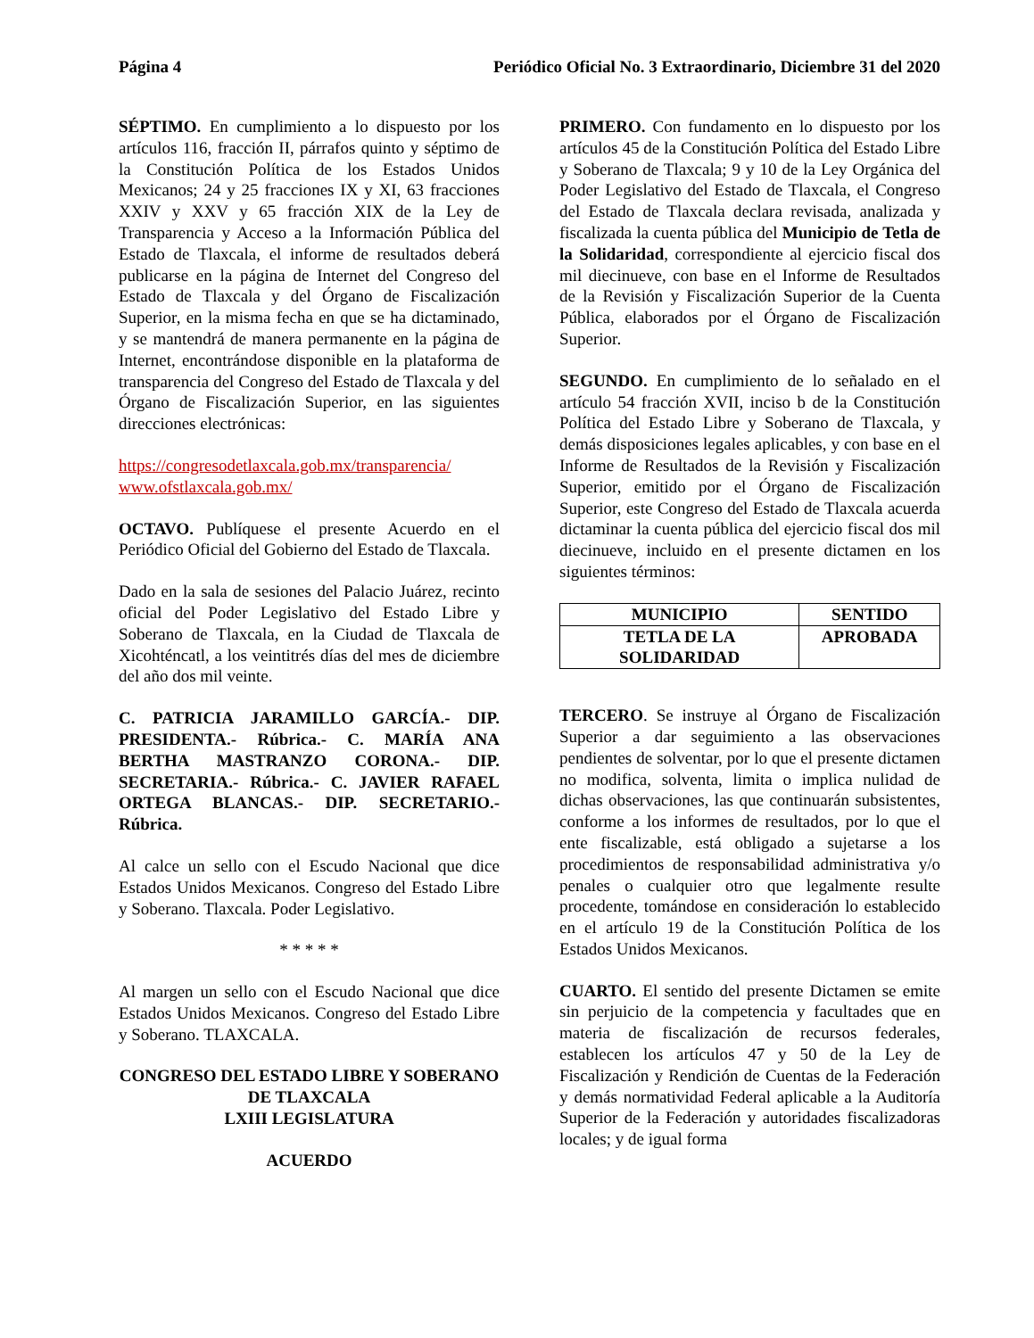Página 4 Periódico Oficial No. 3 Extraordinario, Diciembre 31 del 2020
SÉPTIMO. En cumplimiento a lo dispuesto por los artículos 116, fracción II, párrafos quinto y séptimo de la Constitución Política de los Estados Unidos Mexicanos; 24 y 25 fracciones IX y XI, 63 fracciones XXIV y XXV y 65 fracción XIX de la Ley de Transparencia y Acceso a la Información Pública del Estado de Tlaxcala, el informe de resultados deberá publicarse en la página de Internet del Congreso del Estado de Tlaxcala y del Órgano de Fiscalización Superior, en la misma fecha en que se ha dictaminado, y se mantendrá de manera permanente en la página de Internet, encontrándose disponible en la plataforma de transparencia del Congreso del Estado de Tlaxcala y del Órgano de Fiscalización Superior, en las siguientes direcciones electrónicas:
https://congresodetlaxcala.gob.mx/transparencia/
www.ofstlaxcala.gob.mx/
OCTAVO. Publíquese el presente Acuerdo en el Periódico Oficial del Gobierno del Estado de Tlaxcala.
Dado en la sala de sesiones del Palacio Juárez, recinto oficial del Poder Legislativo del Estado Libre y Soberano de Tlaxcala, en la Ciudad de Tlaxcala de Xicohténcatl, a los veintitrés días del mes de diciembre del año dos mil veinte.
C. PATRICIA JARAMILLO GARCÍA.- DIP. PRESIDENTA.- Rúbrica.- C. MARÍA ANA BERTHA MASTRANZO CORONA.- DIP. SECRETARIA.- Rúbrica.- C. JAVIER RAFAEL ORTEGA BLANCAS.- DIP. SECRETARIO.- Rúbrica.
Al calce un sello con el Escudo Nacional que dice Estados Unidos Mexicanos. Congreso del Estado Libre y Soberano. Tlaxcala. Poder Legislativo.
* * * * *
Al margen un sello con el Escudo Nacional que dice Estados Unidos Mexicanos. Congreso del Estado Libre y Soberano. TLAXCALA.
CONGRESO DEL ESTADO LIBRE Y SOBERANO DE TLAXCALA
LXIII LEGISLATURA
ACUERDO
PRIMERO. Con fundamento en lo dispuesto por los artículos 45 de la Constitución Política del Estado Libre y Soberano de Tlaxcala; 9 y 10 de la Ley Orgánica del Poder Legislativo del Estado de Tlaxcala, el Congreso del Estado de Tlaxcala declara revisada, analizada y fiscalizada la cuenta pública del Municipio de Tetla de la Solidaridad, correspondiente al ejercicio fiscal dos mil diecinueve, con base en el Informe de Resultados de la Revisión y Fiscalización Superior de la Cuenta Pública, elaborados por el Órgano de Fiscalización Superior.
SEGUNDO. En cumplimiento de lo señalado en el artículo 54 fracción XVII, inciso b de la Constitución Política del Estado Libre y Soberano de Tlaxcala, y demás disposiciones legales aplicables, y con base en el Informe de Resultados de la Revisión y Fiscalización Superior, emitido por el Órgano de Fiscalización Superior, este Congreso del Estado de Tlaxcala acuerda dictaminar la cuenta pública del ejercicio fiscal dos mil diecinueve, incluido en el presente dictamen en los siguientes términos:
| MUNICIPIO | SENTIDO |
| --- | --- |
| TETLA DE LA SOLIDARIDAD | APROBADA |
TERCERO. Se instruye al Órgano de Fiscalización Superior a dar seguimiento a las observaciones pendientes de solventar, por lo que el presente dictamen no modifica, solventa, limita o implica nulidad de dichas observaciones, las que continuarán subsistentes, conforme a los informes de resultados, por lo que el ente fiscalizable, está obligado a sujetarse a los procedimientos de responsabilidad administrativa y/o penales o cualquier otro que legalmente resulte procedente, tomándose en consideración lo establecido en el artículo 19 de la Constitución Política de los Estados Unidos Mexicanos.
CUARTO. El sentido del presente Dictamen se emite sin perjuicio de la competencia y facultades que en materia de fiscalización de recursos federales, establecen los artículos 47 y 50 de la Ley de Fiscalización y Rendición de Cuentas de la Federación y demás normatividad Federal aplicable a la Auditoría Superior de la Federación y autoridades fiscalizadoras locales; y de igual forma